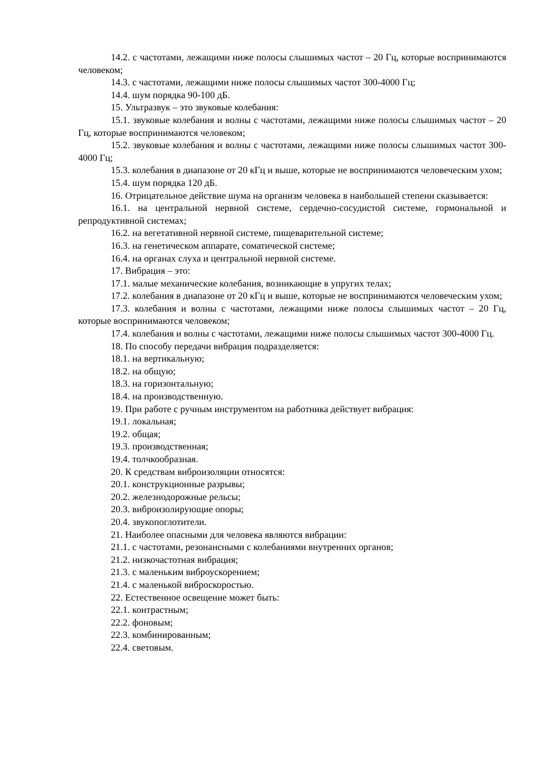14.2. с частотами, лежащими ниже полосы слышимых частот – 20 Гц, которые воспринимаются человеком;
14.3. с частотами, лежащими ниже полосы слышимых частот 300-4000 Гц;
14.4. шум порядка 90-100 дБ.
15. Ультразвук – это звуковые колебания:
15.1. звуковые колебания и волны с частотами, лежащими ниже полосы слышимых частот – 20 Гц, которые воспринимаются человеком;
15.2. звуковые колебания и волны с частотами, лежащими ниже полосы слышимых частот 300-4000 Гц;
15.3. колебания в диапазоне от 20 кГц и выше, которые не воспринимаются человеческим ухом;
15.4. шум порядка 120 дБ.
16. Отрицательное действие шума на организм человека в наибольшей степени сказывается:
16.1. на центральной нервной системе, сердечно-сосудистой системе, гормональной и репродуктивной системах;
16.2. на вегетативной нервной системе, пищеварительной системе;
16.3. на генетическом аппарате, соматической системе;
16.4. на органах слуха и центральной нервной системе.
17. Вибрация – это:
17.1. малые механические колебания, возникающие в упругих телах;
17.2. колебания в диапазоне от 20 кГц и выше, которые не воспринимаются человеческим ухом;
17.3. колебания и волны с частотами, лежащими ниже полосы слышимых частот – 20 Гц, которые воспринимаются человеком;
17.4. колебания и волны с частотами, лежащими ниже полосы слышимых частот 300-4000 Гц.
18. По способу передачи вибрация подразделяется:
18.1. на вертикальную;
18.2. на общую;
18.3. на горизонтальную;
18.4. на производственную.
19. При работе с ручным инструментом на работника действует вибрация:
19.1. локальная;
19.2. общая;
19.3. производственная;
19.4. толчкообразная.
20. К средствам виброизоляции относятся:
20.1. конструкционные разрывы;
20.2. железнодорожные рельсы;
20.3. виброизолирующие опоры;
20.4. звукопоглотители.
21. Наиболее опасными для человека являются вибрации:
21.1. с частотами, резонансными с колебаниями внутренних органов;
21.2. низкочастотная вибрация;
21.3. с маленьким виброускорением;
21.4. с маленькой виброскоростью.
22. Естественное освещение может быть:
22.1. контрастным;
22.2. фоновым;
22.3. комбинированным;
22.4. световым.